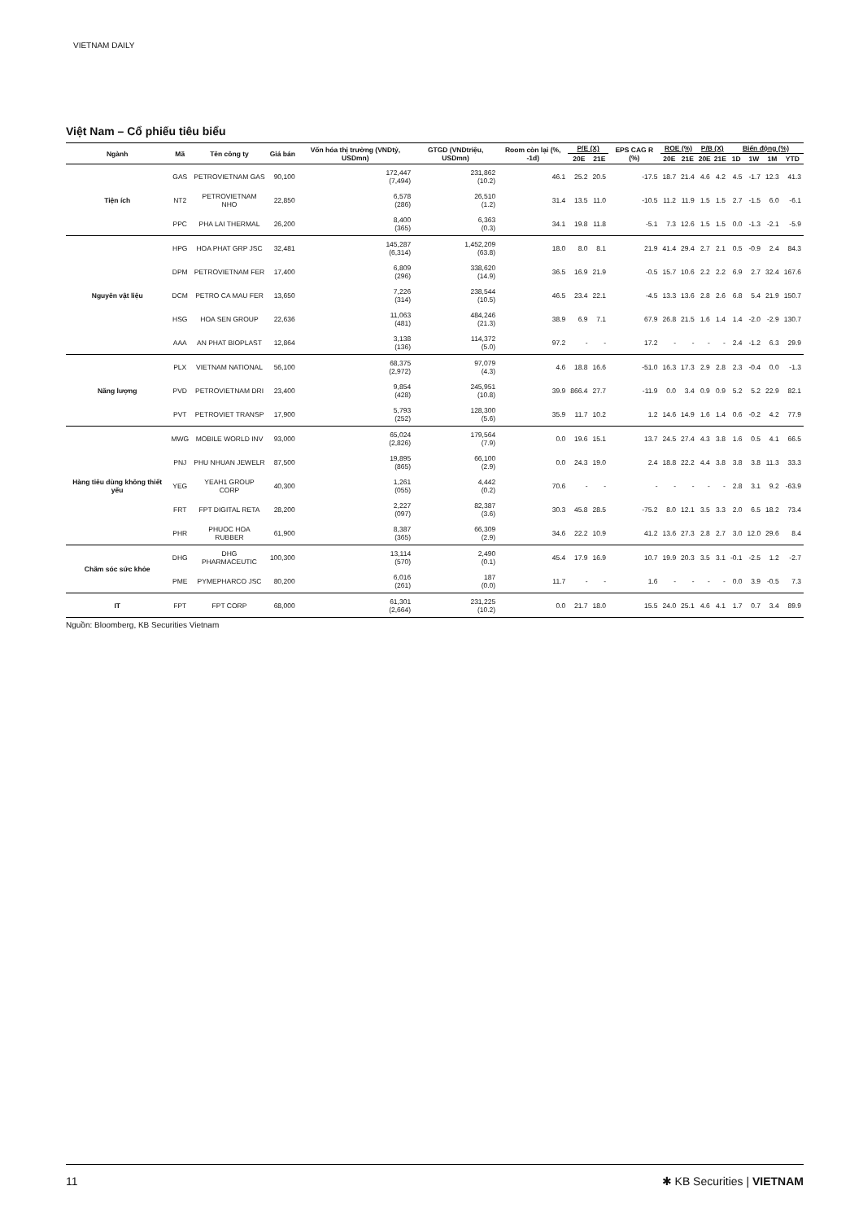VIETNAM DAILY
Việt Nam – Cổ phiếu tiêu biểu
| Ngành | Mã | Tên công ty | Giá bán | Vốn hóa thị trường (VNDtỷ, USDmn) | GTGD (VNDtriệu, USDmn) | Room còn lại (%, -1d) | P/E (X) | | EPS CAG R (%) | ROE (%) | | P/B (X) | | Biến động (%) | | | |
| --- | --- | --- | --- | --- | --- | --- | --- | --- | --- | --- | --- | --- | --- | --- | --- | --- | --- |
| | | | | | | | 20E | 21E | | 20E | 21E | 20E | 21E | 1D | 1W | 1M | YTD |
| Tiện ích | GAS | PETROVIETNAM GAS | 90,100 | 172,447 (7,494) | 231,862 (10.2) | 46.1 | 25.2 | 20.5 | -17.5 | 18.7 | 21.4 | 4.6 | 4.2 | 4.5 | -1.7 | 12.3 | 41.3 |
| | NT2 | PETROVIETNAM NHO | 22,850 | 6,578 (286) | 26,510 (1.2) | 31.4 | 13.5 | 11.0 | -10.5 | 11.2 | 11.9 | 1.5 | 1.5 | 2.7 | -1.5 | 6.0 | -6.1 |
| | PPC | PHA LAI THERMAL | 26,200 | 8,400 (365) | 6,363 (0.3) | 34.1 | 19.8 | 11.8 | -5.1 | 7.3 | 12.6 | 1.5 | 1.5 | 0.0 | -1.3 | -2.1 | -5.9 |
| Nguyên vật liệu | HPG | HOA PHAT GRP JSC | 32,481 | 145,287 (6,314) | 1,452,209 (63.8) | 18.0 | 8.0 | 8.1 | 21.9 | 41.4 | 29.4 | 2.7 | 2.1 | 0.5 | -0.9 | 2.4 | 84.3 |
| | DPM | PETROVIETNAM FER | 17,400 | 6,809 (296) | 338,620 (14.9) | 36.5 | 16.9 | 21.9 | -0.5 | 15.7 | 10.6 | 2.2 | 2.2 | 6.9 | 2.7 | 32.4 | 167.6 |
| | DCM | PETRO CA MAU FER | 13,650 | 7,226 (314) | 238,544 (10.5) | 46.5 | 23.4 | 22.1 | -4.5 | 13.3 | 13.6 | 2.8 | 2.6 | 6.8 | 5.4 | 21.9 | 150.7 |
| | HSG | HOA SEN GROUP | 22,636 | 11,063 (481) | 484,246 (21.3) | 38.9 | 6.9 | 7.1 | 67.9 | 26.8 | 21.5 | 1.6 | 1.4 | 1.4 | -2.0 | -2.9 | 130.7 |
| | AAA | AN PHAT BIOPLAST | 12,864 | 3,138 (136) | 114,372 (5.0) | 97.2 | - | - | 17.2 | - | - | - | - | 2.4 | -1.2 | 6.3 | 29.9 |
| Năng lượng | PLX | VIETNAM NATIONAL | 56,100 | 68,375 (2,972) | 97,079 (4.3) | 4.6 | 18.8 | 16.6 | -51.0 | 16.3 | 17.3 | 2.9 | 2.8 | 2.3 | -0.4 | 0.0 | -1.3 |
| | PVD | PETROVIETNAM DRI | 23,400 | 9,854 (428) | 245,951 (10.8) | 39.9 | 866.4 | 27.7 | -11.9 | 0.0 | 3.4 | 0.9 | 0.9 | 5.2 | 5.2 | 22.9 | 82.1 |
| | PVT | PETROVIET TRANSP | 17,900 | 5,793 (252) | 128,300 (5.6) | 35.9 | 11.7 | 10.2 | 1.2 | 14.6 | 14.9 | 1.6 | 1.4 | 0.6 | -0.2 | 4.2 | 77.9 |
| Hàng tiêu dùng không thiết yếu | MWG | MOBILE WORLD INV | 93,000 | 65,024 (2,826) | 179,564 (7.9) | 0.0 | 19.6 | 15.1 | 13.7 | 24.5 | 27.4 | 4.3 | 3.8 | 1.6 | 0.5 | 4.1 | 66.5 |
| | PNJ | PHU NHUAN JEWELR | 87,500 | 19,895 (865) | 66,100 (2.9) | 0.0 | 24.3 | 19.0 | 2.4 | 18.8 | 22.2 | 4.4 | 3.8 | 3.8 | 3.8 | 11.3 | 33.3 |
| | YEG | YEAH1 GROUP CORP | 40,300 | 1,261 (055) | 4,442 (0.2) | 70.6 | - | - | - | - | - | - | - | 2.8 | 3.1 | 9.2 | -63.9 |
| | FRT | FPT DIGITAL RETA | 28,200 | 2,227 (097) | 82,387 (3.6) | 30.3 | 45.8 | 28.5 | -75.2 | 8.0 | 12.1 | 3.5 | 3.3 | 2.0 | 6.5 | 18.2 | 73.4 |
| | PHR | PHUOC HOA RUBBER | 61,900 | 8,387 (365) | 66,309 (2.9) | 34.6 | 22.2 | 10.9 | 41.2 | 13.6 | 27.3 | 2.8 | 2.7 | 3.0 | 12.0 | 29.6 | 8.4 |
| Chăm sóc sức khỏe | DHG | DHG PHARMACEUTIC | 100,300 | 13,114 (570) | 2,490 (0.1) | 45.4 | 17.9 | 16.9 | 10.7 | 19.9 | 20.3 | 3.5 | 3.1 | -0.1 | -2.5 | 1.2 | -2.7 |
| | PME | PYMEPHARCO JSC | 80,200 | 6,016 (261) | 187 (0.0) | 11.7 | - | - | 1.6 | - | - | - | - | 0.0 | 3.9 | -0.5 | 7.3 |
| IT | FPT | FPT CORP | 68,000 | 61,301 (2,664) | 231,225 (10.2) | 0.0 | 21.7 | 18.0 | 15.5 | 24.0 | 25.1 | 4.6 | 4.1 | 1.7 | 0.7 | 3.4 | 89.9 |
Nguồn: Bloomberg, KB Securities Vietnam
11 ✱ KB Securities | VIETNAM